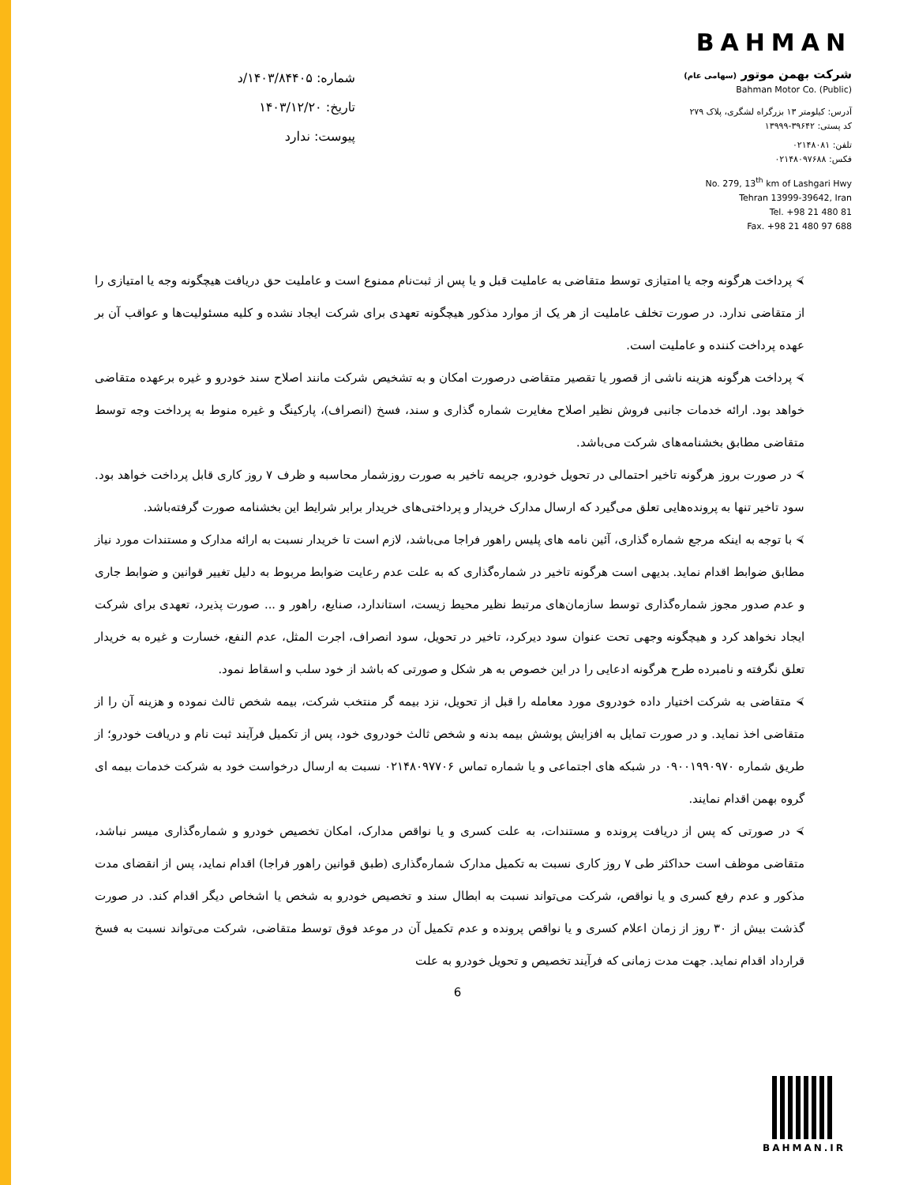شماره: ۱۴۰۳/۸۴۴۰۵/د
تاریخ: ۱۴۰۳/۱۲/۲۰
پیوست: ندارد
BAHMAN
شرکت بهمن موتور (سهامی عام)
Bahman Motor Co. (Public)
آدرس: کیلومتر ۱۳ بزرگراه لشگری، پلاک ۲۷۹
کد پستی: ۳۹۶۴۲-۱۳۹۹۹
تلفن: ۰۲۱۴۸۰۸۱
فکس: ۰۲۱۴۸۰۹۷۶۸۸
No. 279, 13<sup>th</sup> km of Lashgari Hwy
Tehran 13999-39642, Iran
Tel. +98 21 480 81
Fax. +98 21 480 97 688
⮘ پرداخت هرگونه وجه یا امتیازی توسط متقاضی به عاملیت قبل و یا پس از ثبت‌نام ممنوع است و عاملیت حق دریافت هیچگونه وجه یا امتیازی را از متقاضی ندارد. در صورت تخلف عاملیت از هر یک از موارد مذکور هیچگونه تعهدی برای شرکت ایجاد نشده و کلیه مسئولیت‌ها و عواقب آن بر عهده پرداخت کننده و عاملیت است.
⮘ پرداخت هرگونه هزینه ناشی از قصور یا تقصیر متقاضی درصورت امکان و به تشخیص شرکت مانند اصلاح سند خودرو و غیره برعهده متقاضی خواهد بود. ارائه خدمات جانبی فروش نظیر اصلاح مغایرت شماره گذاری و سند، فسخ (انصراف)، پارکینگ و غیره منوط به پرداخت وجه توسط متقاضی مطابق بخشنامه‌های شرکت می‌باشد.
⮘ در صورت بروز هرگونه تاخیر احتمالی در تحویل خودرو، جریمه تاخیر به صورت روزشمار محاسبه و ظرف ۷ روز کاری قابل پرداخت خواهد بود. سود تاخیر تنها به پرونده‌هایی تعلق می‌گیرد که ارسال مدارک خریدار و پرداختی‌های خریدار برابر شرایط این بخشنامه صورت گرفته‌باشد.
⮘ با توجه به اینکه مرجع شماره گذاری، آئین نامه های پلیس راهور فراجا می‌باشد، لازم است تا خریدار نسبت به ارائه مدارک و مستندات مورد نیاز مطابق ضوابط اقدام نماید. بدیهی است هرگونه تاخیر در شماره‌گذاری که به علت عدم رعایت ضوابط مربوط به دلیل تغییر قوانین و ضوابط جاری و عدم صدور مجوز شماره‌گذاری توسط سازمان‌های مرتبط نظیر محیط زیست، استاندارد، صنایع، راهور و ... صورت پذیرد، تعهدی برای شرکت ایجاد نخواهد کرد و هیچگونه وجهی تحت عنوان سود دیرکرد، تاخیر در تحویل، سود انصراف، اجرت المثل، عدم النفع، خسارت و غیره به خریدار تعلق نگرفته و نامبرده طرح هرگونه ادعایی را در این خصوص به هر شکل و صورتی که باشد از خود سلب و اسقاط نمود.
⮘ متقاضی به شرکت اختیار داده خودروی مورد معامله را قبل از تحویل، نزد بیمه گر منتخب شرکت، بیمه شخص ثالث نموده و هزینه آن را از متقاضی اخذ نماید. و در صورت تمایل به افزایش پوشش بیمه بدنه و شخص ثالث خودروی خود، پس از تکمیل فرآیند ثبت نام و دریافت خودرو؛ از طریق شماره ۰۹۰۰۱۹۹۰۹۷۰ در شبکه های اجتماعی و یا شماره تماس ۰۲۱۴۸۰۹۷۷۰۶ نسبت به ارسال درخواست خود به شرکت خدمات بیمه ای گروه بهمن اقدام نمایند.
⮘ در صورتی که پس از دریافت پرونده و مستندات، به علت کسری و یا نواقص مدارک، امکان تخصیص خودرو و شماره‌گذاری میسر نباشد، متقاضی موظف است حداکثر طی ۷ روز کاری نسبت به تکمیل مدارک شماره‌گذاری (طبق قوانین راهور فراجا) اقدام نماید، پس از انقضای مدت مذکور و عدم رفع کسری و یا نواقص، شرکت می‌تواند نسبت به ابطال سند و تخصیص خودرو به شخص یا اشخاص دیگر اقدام کند. در صورت گذشت بیش از ۳۰ روز از زمان اعلام کسری و یا نواقص پرونده و عدم تکمیل آن در موعد فوق توسط متقاضی، شرکت می‌تواند نسبت به فسخ قرارداد اقدام نماید. جهت مدت زمانی که فرآیند تخصیص و تحویل خودرو به علت
6
BAHMAN.IR